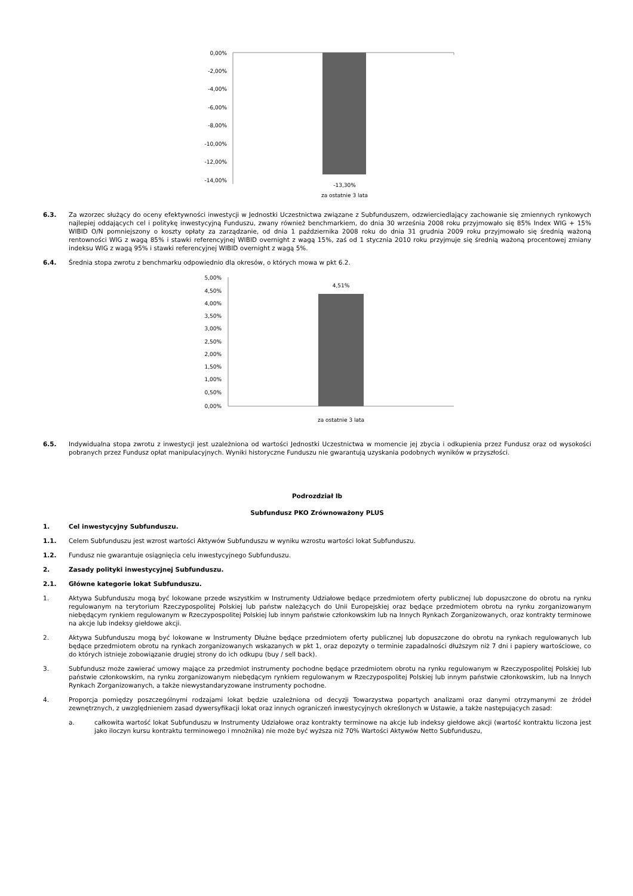0,00%
-2,00%
-4,00%
-6,00%
-8,00%
-10,00%
-12,00%
-14,00%
-13,30%
za ostatnie 3 lata
6.3. Za wzorzec służący do oceny efektywności inwestycji w Jednostki Uczestnictwa związane z Subfunduszem, odzwierciedlający zachowanie się zmiennych rynkowych najlepiej oddających cel i politykę inwestycyjną Funduszu, zwany również benchmarkiem, do dnia 30 września 2008 roku przyjmowało się 85% Index WIG + 15% WIBID O/N pomniejszony o koszty opłaty za zarządzanie, od dnia 1 października 2008 roku do dnia 31 grudnia 2009 roku przyjmowało się średnią ważoną rentowności WIG z wagą 85% i stawki referencyjnej WIBID overnight z wagą 15%, zaś od 1 stycznia 2010 roku przyjmuje się średnią ważoną procentowej zmiany indeksu WIG z wagą 95% i stawki referencyjnej WIBID overnight z wagą 5%.
6.4. Średnia stopa zwrotu z benchmarku odpowiednio dla okresów, o których mowa w pkt 6.2.
5,00%
4,50%
4,00%
3,50%
3,00%
2,50%
2,00%
1,50%
1,00%
0,50%
0,00%
4,51%
za ostatnie 3 lata
6.5. Indywidualna stopa zwrotu z inwestycji jest uzależniona od wartości Jednostki Uczestnictwa w momencie jej zbycia i odkupienia przez Fundusz oraz od wysokości pobranych przez Fundusz opłat manipulacyjnych. Wyniki historyczne Funduszu nie gwarantują uzyskania podobnych wyników w przyszłości.
Podrozdział Ib
Subfundusz PKO Zrównoważony PLUS
1. Cel inwestycyjny Subfunduszu.
1.1. Celem Subfunduszu jest wzrost wartości Aktywów Subfunduszu w wyniku wzrostu wartości lokat Subfunduszu.
1.2. Fundusz nie gwarantuje osiągnięcia celu inwestycyjnego Subfunduszu.
2. Zasady polityki inwestycyjnej Subfunduszu.
2.1. Główne kategorie lokat Subfunduszu.
1. Aktywa Subfunduszu mogą być lokowane przede wszystkim w Instrumenty Udziałowe będące przedmiotem oferty publicznej lub dopuszczone do obrotu na rynku regulowanym na terytorium Rzeczypospolitej Polskiej lub państw należących do Unii Europejskiej oraz będące przedmiotem obrotu na rynku zorganizowanym niebędącym rynkiem regulowanym w Rzeczypospolitej Polskiej lub innym państwie członkowskim lub na Innych Rynkach Zorganizowanych, oraz kontrakty terminowe na akcje lub indeksy giełdowe akcji.
2. Aktywa Subfunduszu mogą być lokowane w Instrumenty Dłużne będące przedmiotem oferty publicznej lub dopuszczone do obrotu na rynkach regulowanych lub będące przedmiotem obrotu na rynkach zorganizowanych wskazanych w pkt 1, oraz depozyty o terminie zapadalności dłuższym niż 7 dni i papiery wartościowe, co do których istnieje zobowiązanie drugiej strony do ich odkupu (buy / sell back).
3. Subfundusz może zawierać umowy mające za przedmiot instrumenty pochodne będące przedmiotem obrotu na rynku regulowanym w Rzeczypospolitej Polskiej lub państwie członkowskim, na rynku zorganizowanym niebędącym rynkiem regulowanym w Rzeczypospolitej Polskiej lub innym państwie członkowskim, lub na Innych Rynkach Zorganizowanych, a także niewystandaryzowane instrumenty pochodne.
4. Proporcja pomiędzy poszczególnymi rodzajami lokat będzie uzależniona od decyzji Towarzystwa popartych analizami oraz danymi otrzymanymi ze źródeł zewnętrznych, z uwzględnieniem zasad dywersyfikacji lokat oraz innych ograniczeń inwestycyjnych określonych w Ustawie, a także następujących zasad:
a. całkowita wartość lokat Subfunduszu w Instrumenty Udziałowe oraz kontrakty terminowe na akcje lub indeksy giełdowe akcji (wartość kontraktu liczona jest jako iloczyn kursu kontraktu terminowego i mnożnika) nie może być wyższa niż 70% Wartości Aktywów Netto Subfunduszu,